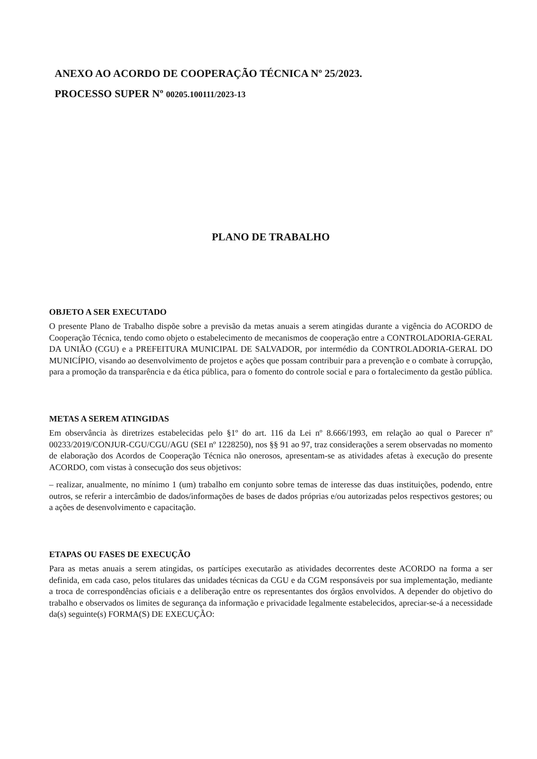ANEXO AO ACORDO DE COOPERAÇÃO TÉCNICA Nº 25/2023.
PROCESSO SUPER Nº 00205.100111/2023-13
PLANO DE TRABALHO
OBJETO A SER EXECUTADO
O presente Plano de Trabalho dispõe sobre a previsão da metas anuais a serem atingidas durante a vigência do ACORDO de Cooperação Técnica, tendo como objeto o estabelecimento de mecanismos de cooperação entre a CONTROLADORIA-GERAL DA UNIÃO (CGU) e a PREFEITURA MUNICIPAL DE SALVADOR, por intermédio da CONTROLADORIA-GERAL DO MUNICÍPIO, visando ao desenvolvimento de projetos e ações que possam contribuir para a prevenção e o combate à corrupção, para a promoção da transparência e da ética pública, para o fomento do controle social e para o fortalecimento da gestão pública.
METAS A SEREM ATINGIDAS
Em observância às diretrizes estabelecidas pelo §1º do art. 116 da Lei nº 8.666/1993, em relação ao qual o Parecer nº 00233/2019/CONJUR-CGU/CGU/AGU (SEI nº 1228250), nos §§ 91 ao 97, traz considerações a serem observadas no momento de elaboração dos Acordos de Cooperação Técnica não onerosos, apresentam-se as atividades afetas à execução do presente ACORDO, com vistas à consecução dos seus objetivos:
– realizar, anualmente, no mínimo 1 (um) trabalho em conjunto sobre temas de interesse das duas instituições, podendo, entre outros, se referir a intercâmbio de dados/informações de bases de dados próprias e/ou autorizadas pelos respectivos gestores; ou a ações de desenvolvimento e capacitação.
ETAPAS OU FASES DE EXECUÇÃO
Para as metas anuais a serem atingidas, os partícipes executarão as atividades decorrentes deste ACORDO na forma a ser definida, em cada caso, pelos titulares das unidades técnicas da CGU e da CGM responsáveis por sua implementação, mediante a troca de correspondências oficiais e a deliberação entre os representantes dos órgãos envolvidos. A depender do objetivo do trabalho e observados os limites de segurança da informação e privacidade legalmente estabelecidos, apreciar-se-á a necessidade da(s) seguinte(s) FORMA(S) DE EXECUÇÃO: